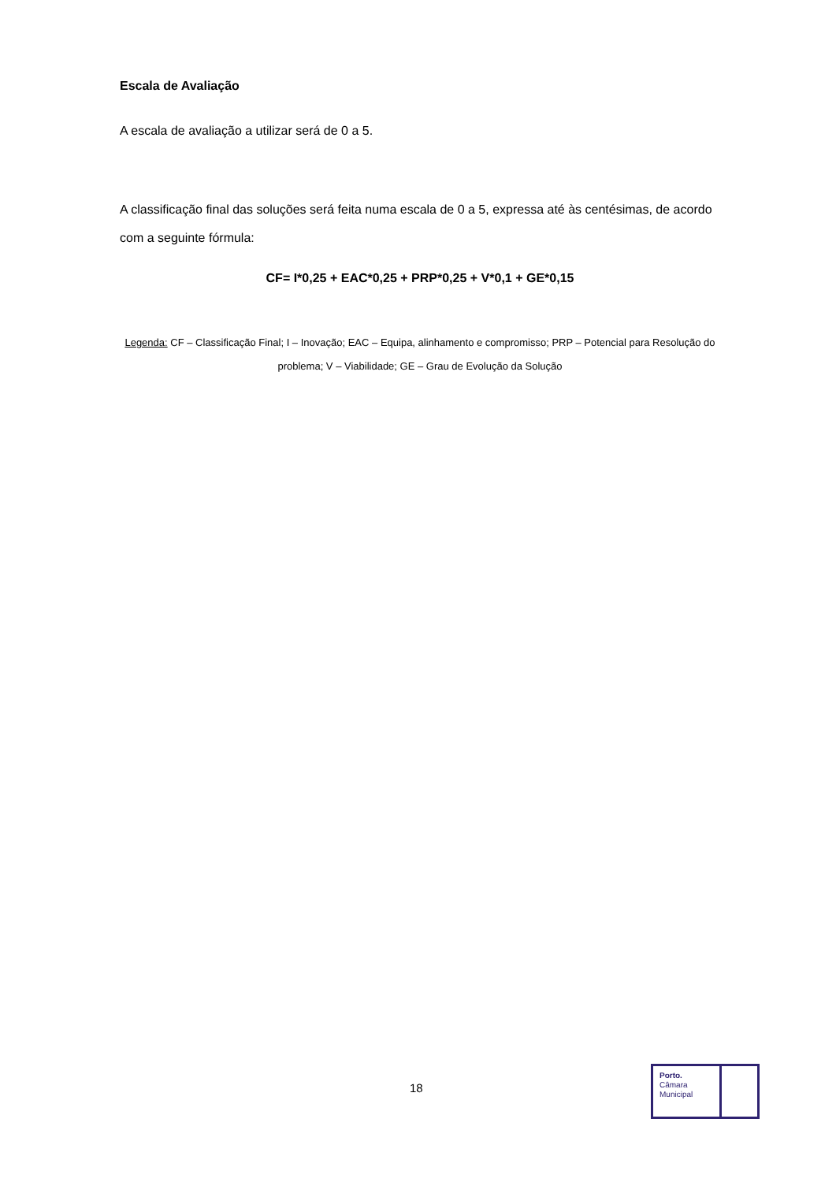Escala de Avaliação
A escala de avaliação a utilizar será de 0 a 5.
A classificação final das soluções será feita numa escala de 0 a 5, expressa até às centésimas, de acordo com a seguinte fórmula:
CF= I*0,25 + EAC*0,25 + PRP*0,25 + V*0,1 + GE*0,15
Legenda: CF – Classificação Final; I – Inovação; EAC – Equipa, alinhamento e compromisso; PRP – Potencial para Resolução do problema; V – Viabilidade; GE – Grau de Evolução da Solução
18
Porto.
Câmara
Municipal